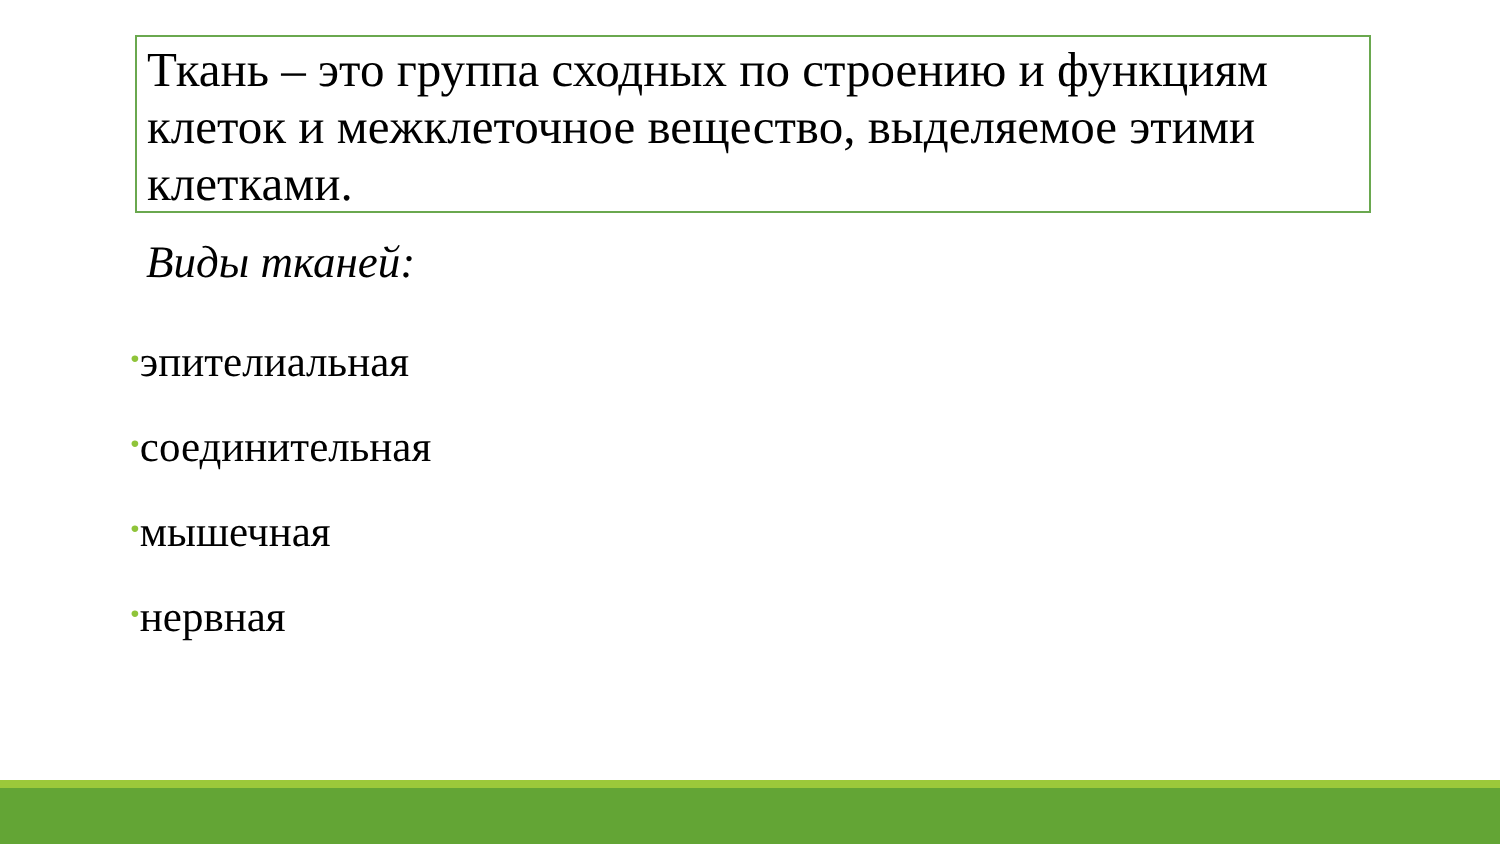Ткань – это группа сходных по строению и функциям клеток и межклеточное вещество, выделяемое этими клетками.
Виды тканей:
•эпителиальная
•соединительная
•мышечная
•нервная